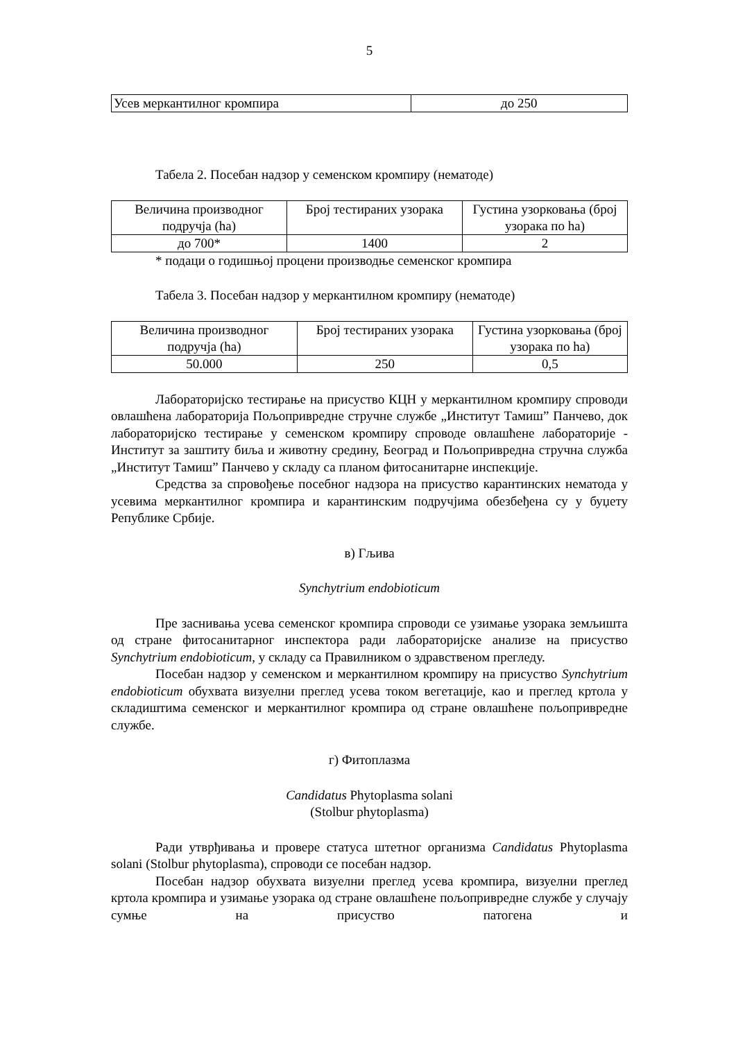5
| Усев меркантилног кромпира | до 250 |
Табела 2. Посебан надзор у семенском кромпиру (нематоде)
| Величина производног подручја (ha) | Број тестираних узорака | Густина узорковања (број узорака по ha) |
| до 700* | 1400 | 2 |
* подаци о годишњој процени производње семенског кромпира
Табела 3. Посебан надзор у меркантилном кромпиру (нематоде)
| Величина производног подручја (ha) | Број тестираних узорака | Густина узорковања (број узорака по ha) |
| 50.000 | 250 | 0,5 |
Лабораторијско тестирање на присуство КЦН у меркантилном кромпиру спроводи овлашћена лабораторија Пољопривредне стручне службе „Институт Тамиш” Панчево, док лабораторијско тестирање у семенском кромпиру спроводе овлашћене лабораторије - Институт за заштиту биља и животну средину, Београд и Пољопривредна стручна служба „Институт Тамиш” Панчево у складу са планом фитосанитарне инспекције.
Средства за спровођење посебног надзора на присуство карантинских нематода у усевима меркантилног кромпира и карантинским подручјима обезбеђена су у буџету Републике Србије.
в) Гљива
Synchytrium endobioticum
Пре заснивања усева семенског кромпира спроводи се узимање узорака земљишта од стране фитосанитарног инспектора ради лабораторијске анализе на присуство Synchytrium endobioticum, у складу са Правилником о здравственом прегледу.
Посебан надзор у семенском и меркантилном кромпиру на присуство Synchytrium endobioticum обухвата визуелни преглед усева током вегетације, као и преглед кртола у складиштима семенског и меркантилног кромпира од стране овлашћене пољопривредне службе.
г) Фитоплазма
Candidatus Phytoplasma solani
(Stolbur phytoplasma)
Ради утврђивања и провере статуса штетног организма Candidatus Phytoplasma solani (Stolbur phytoplasma), спроводи се посебан надзор.
Посебан надзор обухвата визуелни преглед усева кромпира, визуелни преглед кртола кромпира и узимање узорака од стране овлашћене пољопривредне службе у случају сумње на присуство патогена и